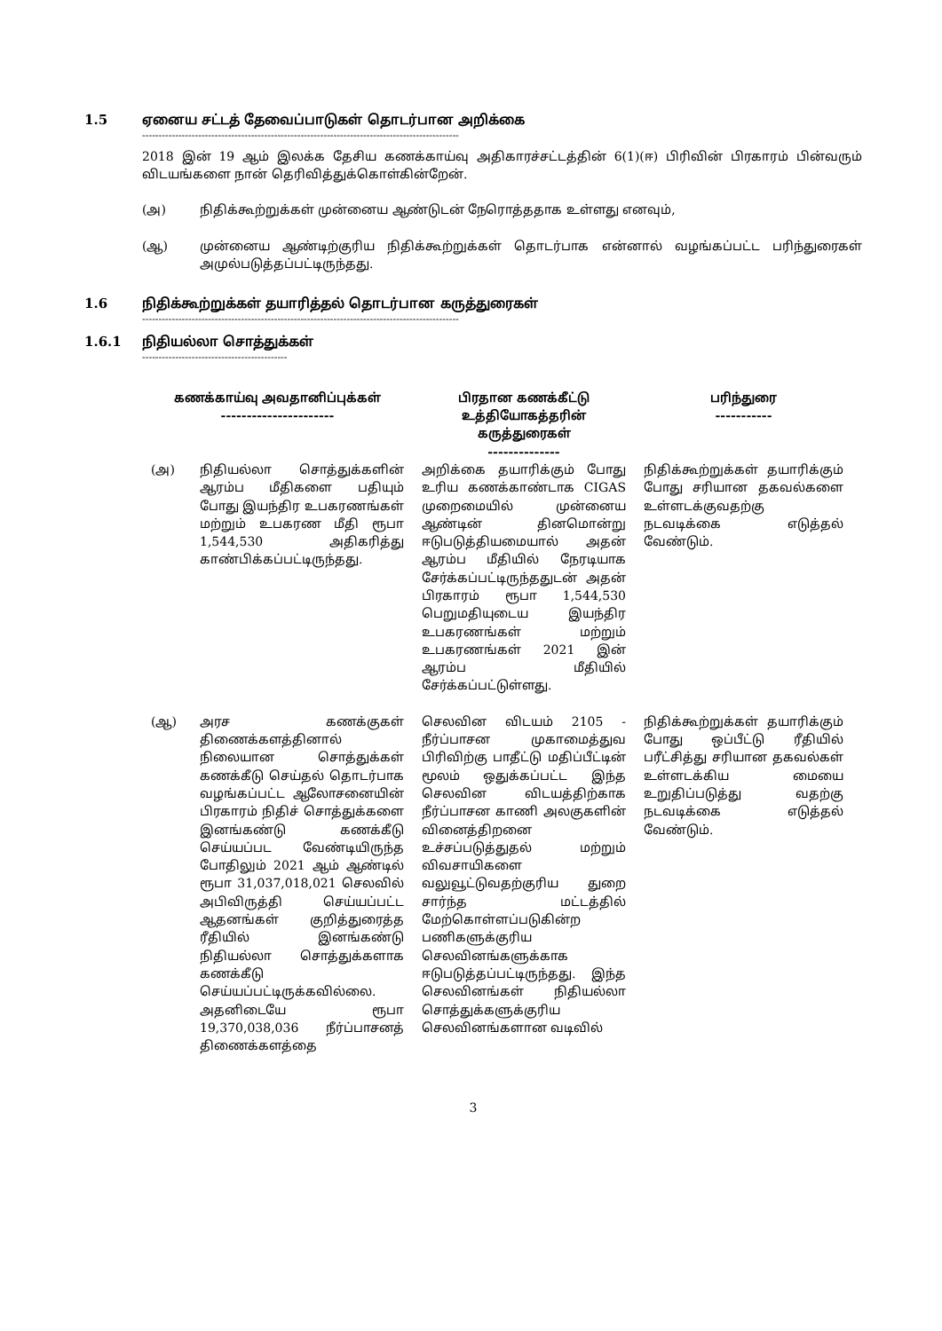1.5 ஏனைய சட்டத் தேவைப்பாடுகள் தொடர்பான அறிக்கை
------------------------------------------------------------------------------------------------
2018 இன் 19 ஆம் இலக்க தேசிய கணக்காய்வு அதிகாரச்சட்டத்தின் 6(1)(ஈ) பிரிவின் பிரகாரம் பின்வரும் விடயங்களை நான் தெரிவித்துக்கொள்கின்றேன்.
(அ) நிதிக்கூற்றுக்கள் முன்னைய ஆண்டுடன் நேரொத்ததாக உள்ளது எனவும்,
(ஆ) முன்னைய ஆண்டிற்குரிய நிதிக்கூற்றுக்கள் தொடர்பாக என்னால் வழங்கப்பட்ட பரிந்துரைகள் அமுல்படுத்தப்பட்டிருந்தது.
1.6 நிதிக்கூற்றுக்கள் தயாரித்தல் தொடர்பான கருத்துரைகள்
------------------------------------------------------------------------------------------------
1.6.1 நிதியல்லா சொத்துக்கள்
--------------------------------------------
| கணக்காய்வு அவதானிப்புக்கள் ---------------------- | | பிரதான கணக்கீட்டு உத்தியோகத்தரின் கருத்துரைகள் -------------- | பரிந்துரை ----------- |
| --- | --- | --- | --- |
| (அ) | நிதியல்லா சொத்துக்களின் ஆரம்ப மீதிகளை பதியும் போது இயந்திர உபகரணங்கள் மற்றும் உபகரண மீதி ரூபா 1,544,530 அதிகரித்து காண்பிக்கப்பட்டிருந்தது. | அறிக்கை தயாரிக்கும் போது உரிய கணக்காண்டாக CIGAS முறைமையில் முன்னைய ஆண்டின் தினமொன்று ஈடுபடுத்தியமையால் அதன் ஆரம்ப மீதியில் நேரடியாக சேர்க்கப்பட்டிருந்ததுடன் அதன் பிரகாரம் ரூபா 1,544,530 பெறுமதியுடைய இயந்திர உபகரணங்கள் மற்றும் உபகரணங்கள் 2021 இன் ஆரம்ப மீதியில் சேர்க்கப்பட்டுள்ளது. | நிதிக்கூற்றுக்கள் தயாரிக்கும் போது சரியான தகவல்களை உள்ளடக்குவதற்கு நடவடிக்கை எடுத்தல் வேண்டும். |
| (ஆ) | அரச கணக்குகள் திணைக்களத்தினால் நிலையான சொத்துக்கள் கணக்கீடு செய்தல் தொடர்பாக வழங்கப்பட்ட ஆலோசனையின் பிரகாரம் நிதிச் சொத்துக்களை இனங்கண்டு கணக்கீடு செய்யப்பட வேண்டியிருந்த போதிலும் 2021 ஆம் ஆண்டில் ரூபா 31,037,018,021 செலவில் அபிவிருத்தி செய்யப்பட்ட ஆதனங்கள் குறித்துரைத்த ரீதியில் இனங்கண்டு நிதியல்லா சொத்துக்களாக கணக்கீடு செய்யப்பட்டிருக்கவில்லை. அதனிடையே ரூபா 19,370,038,036 நீர்ப்பாசனத் திணைக்களத்தை | செலவின விடயம் 2105 - நீர்ப்பாசன முகாமைத்துவ பிரிவிற்கு பாதீட்டு மதிப்பீட்டின் மூலம் ஒதுக்கப்பட்ட இந்த செலவின விடயத்திற்காக நீர்ப்பாசன காணி அலகுகளின் வினைத்திறனை உச்சப்படுத்துதல் மற்றும் விவசாயிகளை வலுவூட்டுவதற்குரிய துறை சார்ந்த மட்டத்தில் மேற்கொள்ளப்படுகின்ற பணிகளுக்குரிய செலவினங்களுக்காக ஈடுபடுத்தப்பட்டிருந்தது. இந்த செலவினங்கள் நிதியல்லா சொத்துக்களுக்குரிய செலவினங்களான வடிவில் | நிதிக்கூற்றுக்கள் தயாரிக்கும் போது ஒப்பீட்டு ரீதியில் பரீட்சித்து சரியான தகவல்கள் உள்ளடக்கிய மையை உறுதிப்படுத்து வதற்கு நடவடிக்கை எடுத்தல் வேண்டும். |
3